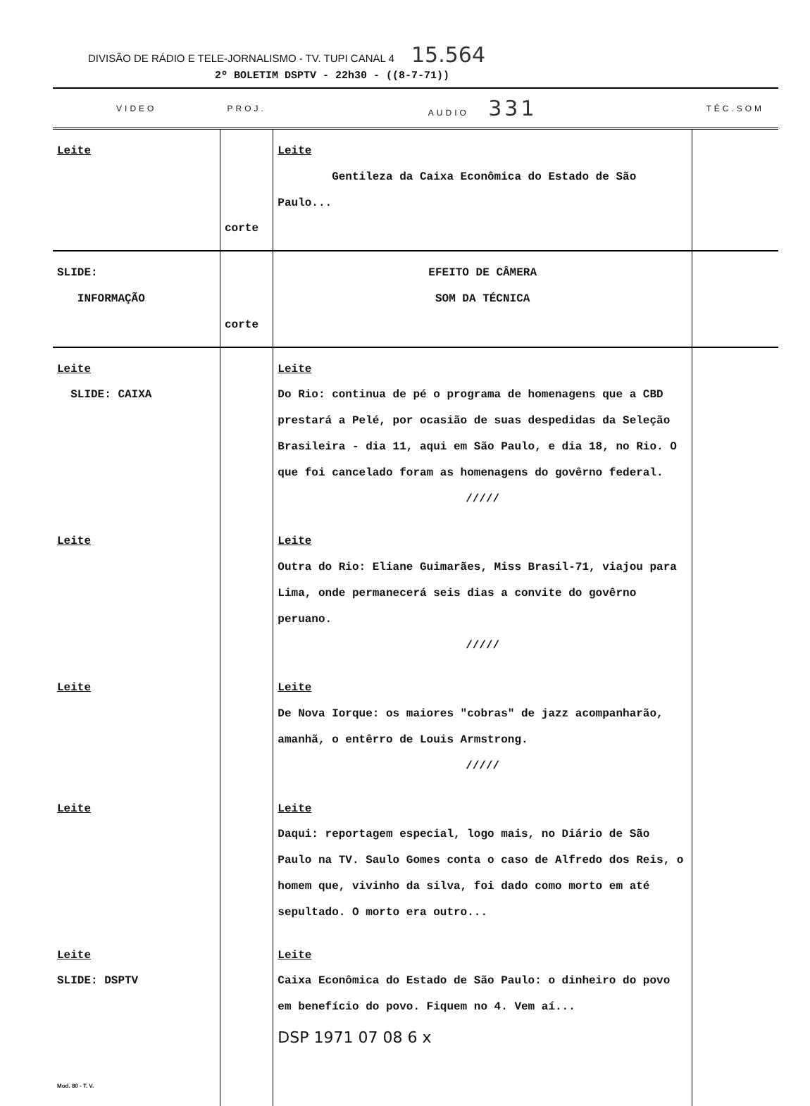DIVISÃO DE RÁDIO E TELE-JORNALISMO - TV. TUPI CANAL 4 15.564
2º BOLETIM DSPTV - 22h30 - ((8-7-71))
| VIDEO | PROJ. | AUDIO 331 | TÉC.SOM |
| --- | --- | --- | --- |
| Leite | corte | Leite Gentileza da Caixa Econômica do Estado de São Paulo... | |
| SLIDE: INFORMAÇÃO | corte | EFEITO DE CÂMERA SOM DA TÉCNICA | |
| Leite SLIDE: CAIXA | | Leite Do Rio: continua de pé o programa de homenagens que a CBD prestará a Pelé, por ocasião de suas despedidas da Seleção Brasileira - dia 11, aqui em São Paulo, e dia 18, no Rio. O que foi cancelado foram as homenagens do govêrno federal. ///// | |
| Leite | | Leite Outra do Rio: Eliane Guimarães, Miss Brasil-71, viajou para Lima, onde permanecerá seis dias a convite do govêrno peruano. ///// | |
| Leite | | Leite De Nova Iorque: os maiores "cobras" de jazz acompanharão, amanhã, o entêrro de Louis Armstrong. ///// | |
| Leite | | Leite Daqui: reportagem especial, logo mais, no Diário de São Paulo na TV. Saulo Gomes conta o caso de Alfredo dos Reis, o homem que, vivinho da silva, foi dado como morto em até sepultado. O morto era outro... | |
| Leite SLIDE: DSPTV Mod. 80 - T. V. | | Leite Caixa Econômica do Estado de São Paulo: o dinheiro do povo em benefício do povo. Fiquem no 4. Vem aí... DSP 1971 07 08 6 x | |